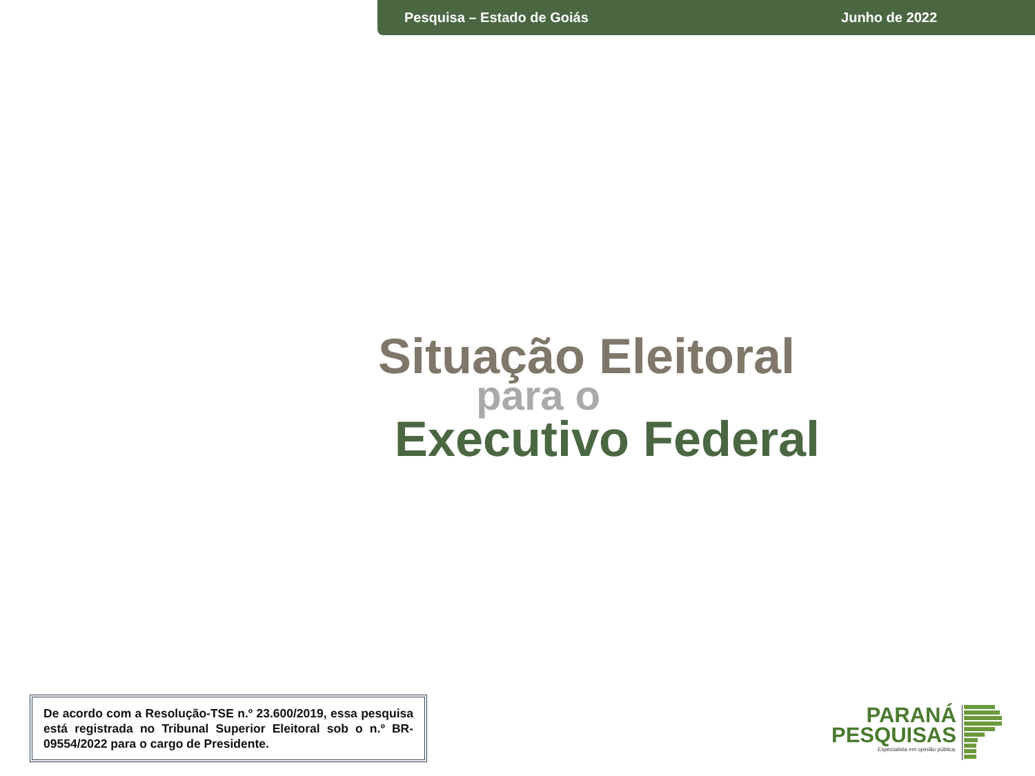Pesquisa – Estado de Goiás Junho de 2022
Situação Eleitoral
para o
Executivo Federal
De acordo com a Resolução-TSE n.º 23.600/2019, essa pesquisa está registrada no Tribunal Superior Eleitoral sob o n.º BR-09554/2022 para o cargo de Presidente.
PARANÁ
PESQUISAS
Especialista em opinião pública.